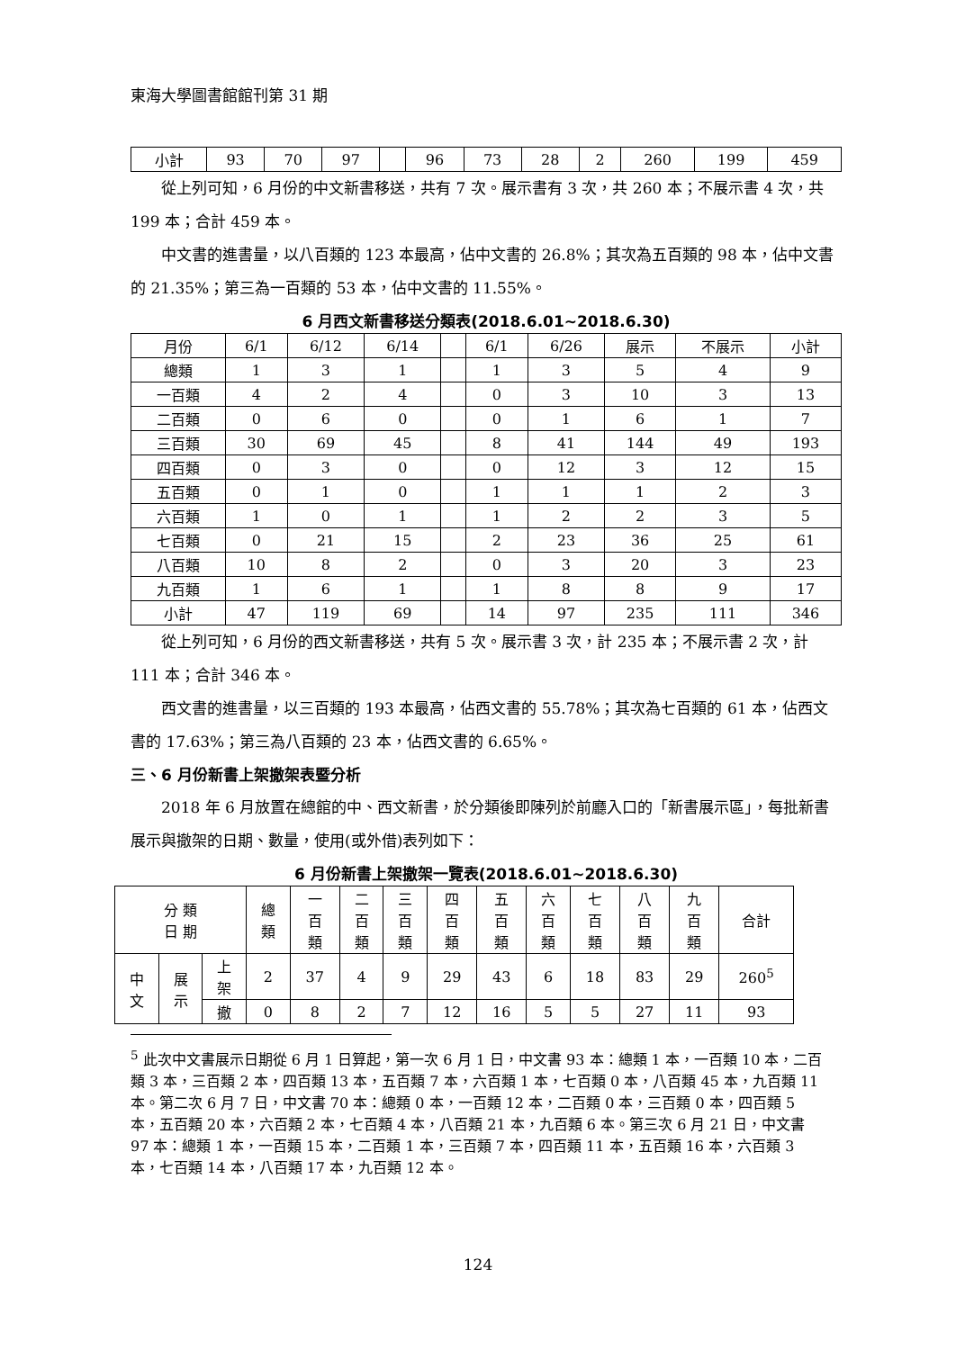東海大學圖書館館刊第 31 期
| 小計 | 93 | 70 | 97 | | 96 | 73 | 28 | 2 | 260 | 199 | 459 |
從上列可知，6 月份的中文新書移送，共有 7 次。展示書有 3 次，共 260 本；不展示書 4 次，共 199 本；合計 459 本。
中文書的進書量，以八百類的 123 本最高，佔中文書的 26.8%；其次為五百類的 98 本，佔中文書的 21.35%；第三為一百類的 53 本，佔中文書的 11.55%。
6 月西文新書移送分類表(2018.6.01~2018.6.30)
| 月份 | 6/1 | 6/12 | 6/14 | | 6/1 | 6/26 | 展示 | 不展示 | 小計 |
| 總類 | 1 | 3 | 1 | | 1 | 3 | 5 | 4 | 9 |
| 一百類 | 4 | 2 | 4 | | 0 | 3 | 10 | 3 | 13 |
| 二百類 | 0 | 6 | 0 | | 0 | 1 | 6 | 1 | 7 |
| 三百類 | 30 | 69 | 45 | | 8 | 41 | 144 | 49 | 193 |
| 四百類 | 0 | 3 | 0 | | 0 | 12 | 3 | 12 | 15 |
| 五百類 | 0 | 1 | 0 | | 1 | 1 | 1 | 2 | 3 |
| 六百類 | 1 | 0 | 1 | | 1 | 2 | 2 | 3 | 5 |
| 七百類 | 0 | 21 | 15 | | 2 | 23 | 36 | 25 | 61 |
| 八百類 | 10 | 8 | 2 | | 0 | 3 | 20 | 3 | 23 |
| 九百類 | 1 | 6 | 1 | | 1 | 8 | 8 | 9 | 17 |
| 小計 | 47 | 119 | 69 | | 14 | 97 | 235 | 111 | 346 |
從上列可知，6 月份的西文新書移送，共有 5 次。展示書 3 次，計 235 本；不展示書 2 次，計 111 本；合計 346 本。
西文書的進書量，以三百類的 193 本最高，佔西文書的 55.78%；其次為七百類的 61 本，佔西文書的 17.63%；第三為八百類的 23 本，佔西文書的 6.65%。
三、6 月份新書上架撤架表暨分析
2018 年 6 月放置在總館的中、西文新書，於分類後即陳列於前廳入口的「新書展示區」，每批新書展示與撤架的日期、數量，使用(或外借)表列如下：
6 月份新書上架撤架一覽表(2018.6.01~2018.6.30)
| 分 類 日 期 | | | 總 類 | 一 百 類 | 二 百 類 | 三 百 類 | 四 百 類 | 五 百 類 | 六 百 類 | 七 百 類 | 八 百 類 | 九 百 類 | 合計 |
| 中 文 | 展 示 | 上 架 | 2 | 37 | 4 | 9 | 29 | 43 | 6 | 18 | 83 | 29 | 260<sup>5</sup> |
| | | 撤 | 0 | 8 | 2 | 7 | 12 | 16 | 5 | 5 | 27 | 11 | 93 |
<sup>5</sup> 此次中文書展示日期從 6 月 1 日算起，第一次 6 月 1 日，中文書 93 本：總類 1 本，一百類 10 本，二百類 3 本，三百類 2 本，四百類 13 本，五百類 7 本，六百類 1 本，七百類 0 本，八百類 45 本，九百類 11 本。第二次 6 月 7 日，中文書 70 本：總類 0 本，一百類 12 本，二百類 0 本，三百類 0 本，四百類 5 本，五百類 20 本，六百類 2 本，七百類 4 本，八百類 21 本，九百類 6 本。第三次 6 月 21 日，中文書 97 本：總類 1 本，一百類 15 本，二百類 1 本，三百類 7 本，四百類 11 本，五百類 16 本，六百類 3 本，七百類 14 本，八百類 17 本，九百類 12 本。
124